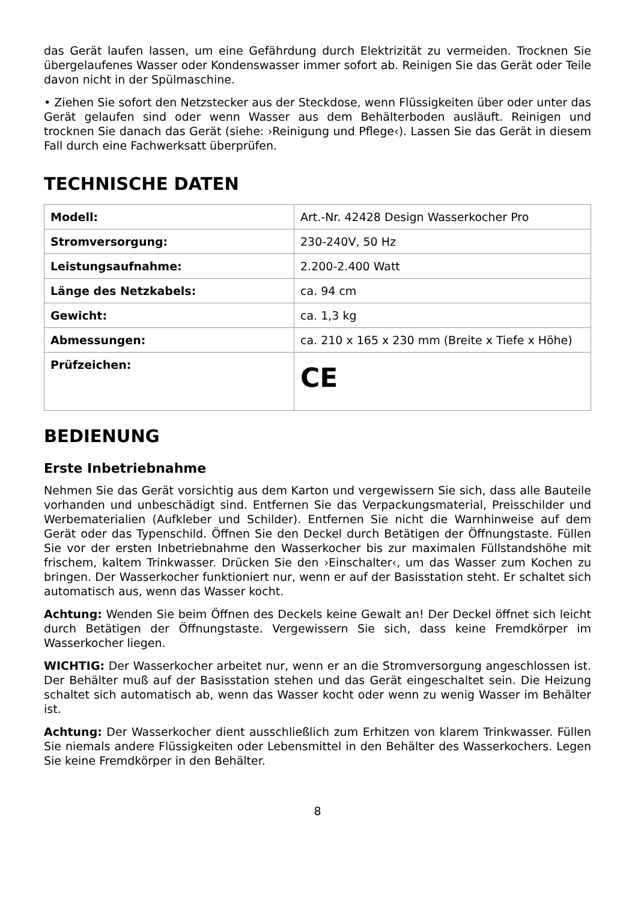das Gerät laufen lassen, um eine Gefährdung durch Elektrizität zu vermeiden. Trocknen Sie übergelaufenes Wasser oder Kondenswasser immer sofort ab. Reinigen Sie das Gerät oder Teile davon nicht in der Spülmaschine.
• Ziehen Sie sofort den Netzstecker aus der Steckdose, wenn Flüssigkeiten über oder unter das Gerät gelaufen sind oder wenn Wasser aus dem Behälterboden ausläuft. Reinigen und trocknen Sie danach das Gerät (siehe: ›Reinigung und Pflege‹). Lassen Sie das Gerät in diesem Fall durch eine Fachwerksatt überprüfen.
TECHNISCHE DATEN
| Modell: | Art.-Nr. 42428 Design Wasserkocher Pro |
| Stromversorgung: | 230-240V, 50 Hz |
| Leistungsaufnahme: | 2.200-2.400 Watt |
| Länge des Netzkabels: | ca. 94 cm |
| Gewicht: | ca. 1,3 kg |
| Abmessungen: | ca. 210 x 165 x 230 mm (Breite x Tiefe x Höhe) |
| Prüfzeichen: | CE |
BEDIENUNG
Erste Inbetriebnahme
Nehmen Sie das Gerät vorsichtig aus dem Karton und vergewissern Sie sich, dass alle Bauteile vorhanden und unbeschädigt sind. Entfernen Sie das Verpackungsmaterial, Preis­schilder und Werbematerialien (Aufkleber und Schilder). Entfernen Sie nicht die Warnhin­weise auf dem Gerät oder das Typenschild. Öffnen Sie den Deckel durch Betätigen der Öffnungstaste. Füllen Sie vor der ersten Inbetriebnahme den Wasserkocher bis zur maxi­malen Füllstandshöhe mit frischem, kaltem Trinkwasser. Drücken Sie den ›Einschalter‹, um das Wasser zum Kochen zu bringen. Der Wasserkocher funktioniert nur, wenn er auf der Basisstation steht. Er schaltet sich automatisch aus, wenn das Wasser kocht.
Achtung: Wenden Sie beim Öffnen des Deckels keine Gewalt an! Der Deckel öffnet sich leicht durch Betätigen der Öffnungstaste. Vergewissern Sie sich, dass keine Fremdkörper im Wasserkocher liegen.
WICHTIG: Der Wasserkocher arbeitet nur, wenn er an die Stromversorgung angeschlos­sen ist. Der Behälter muß auf der Basisstation stehen und das Gerät eingeschaltet sein. Die Heizung schaltet sich automatisch ab, wenn das Wasser kocht oder wenn zu wenig Wasser im Behälter ist.
Achtung: Der Wasserkocher dient ausschließlich zum Erhitzen von klarem Trinkwasser. Fül­len Sie niemals andere Flüssigkeiten oder Lebensmittel in den Behälter des Wasserkochers. Legen Sie keine Fremdkörper in den Behälter.
8